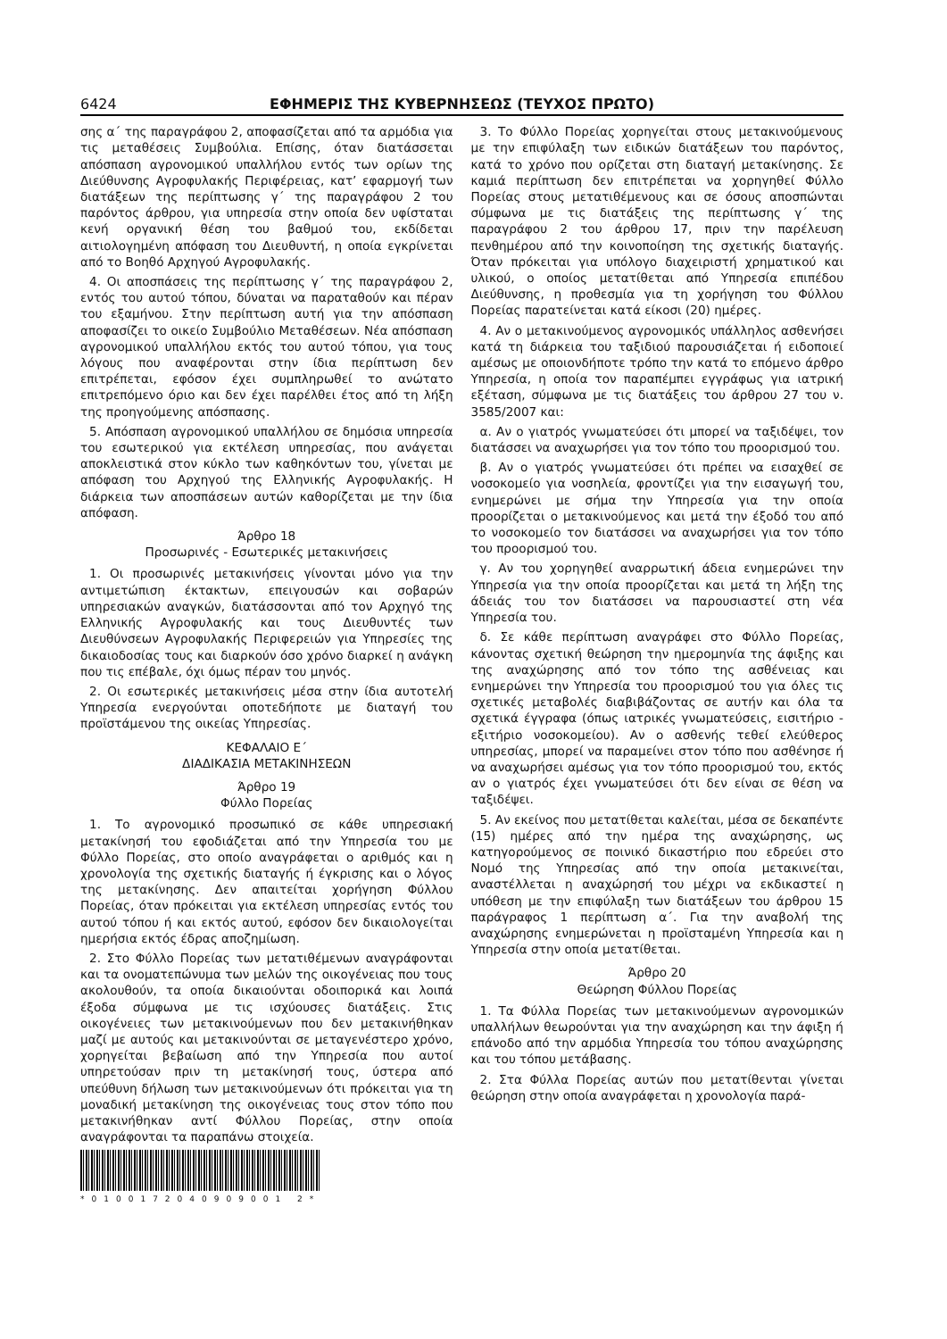6424 ΕΦΗΜΕΡΙΣ ΤΗΣ ΚΥΒΕΡΝΗΣΕΩΣ (ΤΕΥΧΟΣ ΠΡΩΤΟ)
σης α΄ της παραγράφου 2, αποφασίζεται από τα αρμόδια για τις μεταθέσεις Συμβούλια. Επίσης, όταν διατάσσεται απόσπαση αγρονομικού υπαλλήλου εντός των ορίων της Διεύθυνσης Αγροφυλακής Περιφέρειας, κατ’ εφαρμογή των διατάξεων της περίπτωσης γ΄ της παραγράφου 2 του παρόντος άρθρου, για υπηρεσία στην οποία δεν υφίσταται κενή οργανική θέση του βαθμού του, εκδίδεται αιτιολογημένη απόφαση του Διευθυντή, η οποία εγκρίνεται από το Βοηθό Αρχηγού Αγροφυλακής.
4. Οι αποσπάσεις της περίπτωσης γ΄ της παραγράφου 2, εντός του αυτού τόπου, δύναται να παραταθούν και πέραν του εξαμήνου. Στην περίπτωση αυτή για την απόσπαση αποφασίζει το οικείο Συμβούλιο Μεταθέσεων. Νέα απόσπαση αγρονομικού υπαλλήλου εκτός του αυτού τόπου, για τους λόγους που αναφέρονται στην ίδια περίπτωση δεν επιτρέπεται, εφόσον έχει συμπληρωθεί το ανώτατο επιτρεπόμενο όριο και δεν έχει παρέλθει έτος από τη λήξη της προηγούμενης απόσπασης.
5. Απόσπαση αγρονομικού υπαλλήλου σε δημόσια υπηρεσία του εσωτερικού για εκτέλεση υπηρεσίας, που ανάγεται αποκλειστικά στον κύκλο των καθηκόντων του, γίνεται με απόφαση του Αρχηγού της Ελληνικής Αγροφυλακής. Η διάρκεια των αποσπάσεων αυτών καθορίζεται με την ίδια απόφαση.
Άρθρο 18
Προσωρινές - Εσωτερικές μετακινήσεις
1. Οι προσωρινές μετακινήσεις γίνονται μόνο για την αντιμετώπιση έκτακτων, επειγουσών και σοβαρών υπηρεσιακών αναγκών, διατάσσονται από τον Αρχηγό της Ελληνικής Αγροφυλακής και τους Διευθυντές των Διευθύνσεων Αγροφυλακής Περιφερειών για Υπηρεσίες της δικαιοδοσίας τους και διαρκούν όσο χρόνο διαρκεί η ανάγκη που τις επέβαλε, όχι όμως πέραν του μηνός.
2. Οι εσωτερικές μετακινήσεις μέσα στην ίδια αυτοτελή Υπηρεσία ενεργούνται οποτεδήποτε με διαταγή του προϊστάμενου της οικείας Υπηρεσίας.
ΚΕΦΑΛΑΙΟ Ε΄
ΔΙΑΔΙΚΑΣΙΑ ΜΕΤΑΚΙΝΗΣΕΩΝ
Άρθρο 19
Φύλλο Πορείας
1. Το αγρονομικό προσωπικό σε κάθε υπηρεσιακή μετακίνησή του εφοδιάζεται από την Υπηρεσία του με Φύλλο Πορείας, στο οποίο αναγράφεται ο αριθμός και η χρονολογία της σχετικής διαταγής ή έγκρισης και ο λόγος της μετακίνησης. Δεν απαιτείται χορήγηση Φύλλου Πορείας, όταν πρόκειται για εκτέλεση υπηρεσίας εντός του αυτού τόπου ή και εκτός αυτού, εφόσον δεν δικαιολογείται ημερήσια εκτός έδρας αποζημίωση.
2. Στο Φύλλο Πορείας των μετατιθέμενων αναγράφονται και τα ονοματεπώνυμα των μελών της οικογένειας που τους ακολουθούν, τα οποία δικαιούνται οδοιπορικά και λοιπά έξοδα σύμφωνα με τις ισχύουσες διατάξεις. Στις οικογένειες των μετακινούμενων που δεν μετακινήθηκαν μαζί με αυτούς και μετακινούνται σε μεταγενέστερο χρόνο, χορηγείται βεβαίωση από την Υπηρεσία που αυτοί υπηρετούσαν πριν τη μετακίνησή τους, ύστερα από υπεύθυνη δήλωση των μετακινούμενων ότι πρόκειται για τη μοναδική μετακίνηση της οικογένειας τους στον τόπο που μετακινήθηκαν αντί Φύλλου Πορείας, στην οποία αναγράφονται τα παραπάνω στοιχεία.
*0100172040909001 2*
3. Το Φύλλο Πορείας χορηγείται στους μετακινούμενους με την επιφύλαξη των ειδικών διατάξεων του παρόντος, κατά το χρόνο που ορίζεται στη διαταγή μετακίνησης. Σε καμιά περίπτωση δεν επιτρέπεται να χορηγηθεί Φύλλο Πορείας στους μετατιθέμενους και σε όσους αποσπώνται σύμφωνα με τις διατάξεις της περίπτωσης γ΄ της παραγράφου 2 του άρθρου 17, πριν την παρέλευση πενθημέρου από την κοινοποίηση της σχετικής διαταγής. Όταν πρόκειται για υπόλογο διαχειριστή χρηματικού και υλικού, ο οποίος μετατίθεται από Υπηρεσία επιπέδου Διεύθυνσης, η προθεσμία για τη χορήγηση του Φύλλου Πορείας παρατείνεται κατά είκοσι (20) ημέρες.
4. Αν ο μετακινούμενος αγρονομικός υπάλληλος ασθενήσει κατά τη διάρκεια του ταξιδιού παρουσιάζεται ή ειδοποιεί αμέσως με οποιονδήποτε τρόπο την κατά το επόμενο άρθρο Υπηρεσία, η οποία τον παραπέμπει εγγράφως για ιατρική εξέταση, σύμφωνα με τις διατάξεις του άρθρου 27 του ν. 3585/2007 και:
α. Αν ο γιατρός γνωματεύσει ότι μπορεί να ταξιδέψει, τον διατάσσει να αναχωρήσει για τον τόπο του προορισμού του.
β. Αν ο γιατρός γνωματεύσει ότι πρέπει να εισαχθεί σε νοσοκομείο για νοσηλεία, φροντίζει για την εισαγωγή του, ενημερώνει με σήμα την Υπηρεσία για την οποία προορίζεται ο μετακινούμενος και μετά την έξοδό του από το νοσοκομείο τον διατάσσει να αναχωρήσει για τον τόπο του προορισμού του.
γ. Αν του χορηγηθεί αναρρωτική άδεια ενημερώνει την Υπηρεσία για την οποία προορίζεται και μετά τη λήξη της άδειάς του τον διατάσσει να παρουσιαστεί στη νέα Υπηρεσία του.
δ. Σε κάθε περίπτωση αναγράφει στο Φύλλο Πορείας, κάνοντας σχετική θεώρηση την ημερομηνία της άφιξης και της αναχώρησης από τον τόπο της ασθένειας και ενημερώνει την Υπηρεσία του προορισμού του για όλες τις σχετικές μεταβολές διαβιβάζοντας σε αυτήν και όλα τα σχετικά έγγραφα (όπως ιατρικές γνωματεύσεις, εισιτήριο - εξιτήριο νοσοκομείου). Αν ο ασθενής τεθεί ελεύθερος υπηρεσίας, μπορεί να παραμείνει στον τόπο που ασθένησε ή να αναχωρήσει αμέσως για τον τόπο προορισμού του, εκτός αν ο γιατρός έχει γνωματεύσει ότι δεν είναι σε θέση να ταξιδέψει.
5. Αν εκείνος που μετατίθεται καλείται, μέσα σε δεκαπέντε (15) ημέρες από την ημέρα της αναχώρησης, ως κατηγορούμενος σε ποινικό δικαστήριο που εδρεύει στο Νομό της Υπηρεσίας από την οποία μετακινείται, αναστέλλεται η αναχώρησή του μέχρι να εκδικαστεί η υπόθεση με την επιφύλαξη των διατάξεων του άρθρου 15 παράγραφος 1 περίπτωση α΄. Για την αναβολή της αναχώρησης ενημερώνεται η προϊσταμένη Υπηρεσία και η Υπηρεσία στην οποία μετατίθεται.
Άρθρο 20
Θεώρηση Φύλλου Πορείας
1. Τα Φύλλα Πορείας των μετακινούμενων αγρονομικών υπαλλήλων θεωρούνται για την αναχώρηση και την άφιξη ή επάνοδο από την αρμόδια Υπηρεσία του τόπου αναχώρησης και του τόπου μετάβασης.
2. Στα Φύλλα Πορείας αυτών που μετατίθενται γίνεται θεώρηση στην οποία αναγράφεται η χρονολογία παρά-